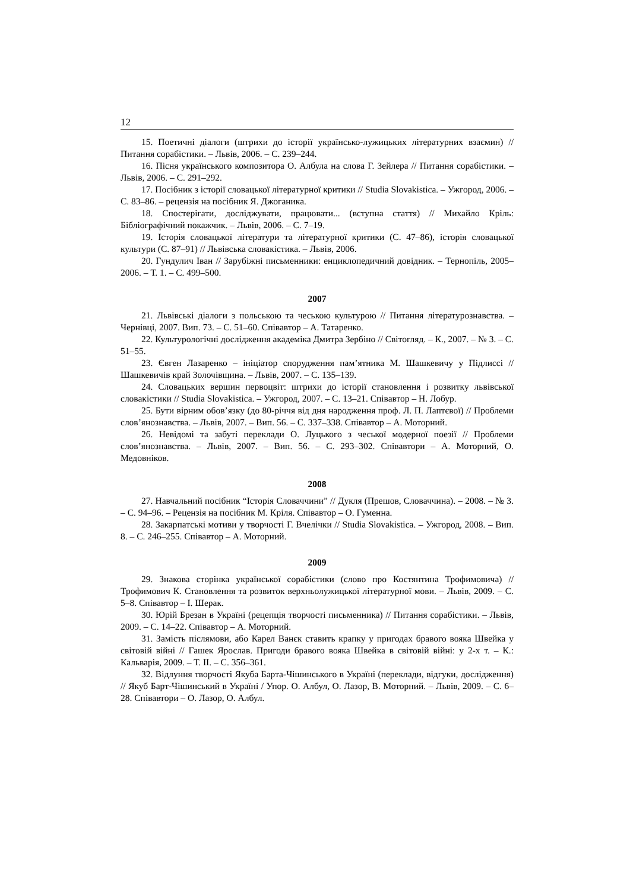12
15. Поетичні діалоги (штрихи до історії українсько-лужицьких літературних взаємин) // Питання сорабістики. – Львів, 2006. – С. 239–244.
16. Пісня українського композитора О. Албула на слова Г. Зейлера // Питання сорабістики. – Львів, 2006. – С. 291–292.
17. Посібник з історії словацької літературної критики // Studia Slovakistica. – Ужгород, 2006. – С. 83–86. – рецензія на посібник Я. Джоганика.
18. Спостерігати, досліджувати, працювати... (вступна стаття) // Михайло Кріль: Бібліографічний покажчик. – Львів, 2006. – С. 7–19.
19. Історія словацької літератури та літературної критики (С. 47–86), історія словацької культури (С. 87–91) // Львівська словакістика. – Львів, 2006.
20. Гундулич Іван // Зарубіжні письменники: енциклопедичний довідник. – Тернопіль, 2005–2006. – Т. 1. – С. 499–500.
2007
21. Львівські діалоги з польською та чеською культурою // Питання літературознавства. – Чернівці, 2007. Вип. 73. – С. 51–60. Співавтор – А. Татаренко.
22. Культурологічні дослідження академіка Дмитра Зербіно // Світогляд. – К., 2007. – № 3. – С. 51–55.
23. Євген Лазаренко – ініціатор спорудження пам’ятника М. Шашкевичу у Підлиссі // Шашкевичів край Золочівщина. – Львів, 2007. – С. 135–139.
24. Словацьких вершин первоцвіт: штрихи до історії становлення і розвитку львівської словакістики // Studia Slovakistica. – Ужгород, 2007. – С. 13–21. Співавтор – Н. Лобур.
25. Бути вірним обов’язку (до 80-річчя від дня народження проф. Л. П. Лаптєвої) // Проблеми слов’янознавства. – Львів, 2007. – Вип. 56. – С. 337–338. Співавтор – А. Моторний.
26. Невідомі та забуті переклади О. Луцького з чеської модерної поезії // Проблеми слов’янознавства. – Львів, 2007. – Вип. 56. – С. 293–302. Співавтори – А. Моторний, О. Медовніков.
2008
27. Навчальний посібник “Історія Словаччини” // Дукля (Прешов, Словаччина). – 2008. – № 3. – С. 94–96. – Рецензія на посібник М. Кріля. Співавтор – О. Гуменна.
28. Закарпатські мотиви у творчості Г. Вчелічки // Studia Slovakistica. – Ужгород, 2008. – Вип. 8. – С. 246–255. Співавтор – А. Моторний.
2009
29. Знакова сторінка української сорабістики (слово про Костянтина Трофимовича) // Трофимович К. Становлення та розвиток верхньолужицької літературної мови. – Львів, 2009. – С. 5–8. Співавтор – І. Шерак.
30. Юрій Брезан в Україні (рецепція творчості письменника) // Питання сорабістики. – Львів, 2009. – С. 14–22. Співавтор – А. Моторний.
31. Замість післямови, або Карел Ванєк ставить крапку у пригодах бравого вояка Швейка у світовій війні // Гашек Ярослав. Пригоди бравого вояка Швейка в світовій війні: у 2-х т. – К.: Кальварія, 2009. – Т. ІІ. – С. 356–361.
32. Відлуння творчості Якуба Барта-Чішинського в Україні (переклади, відгуки, дослідження) // Якуб Барт-Чішинський в Україні / Упор. О. Албул, О. Лазор, В. Моторний. – Львів, 2009. – С. 6–28. Співавтори – О. Лазор, О. Албул.